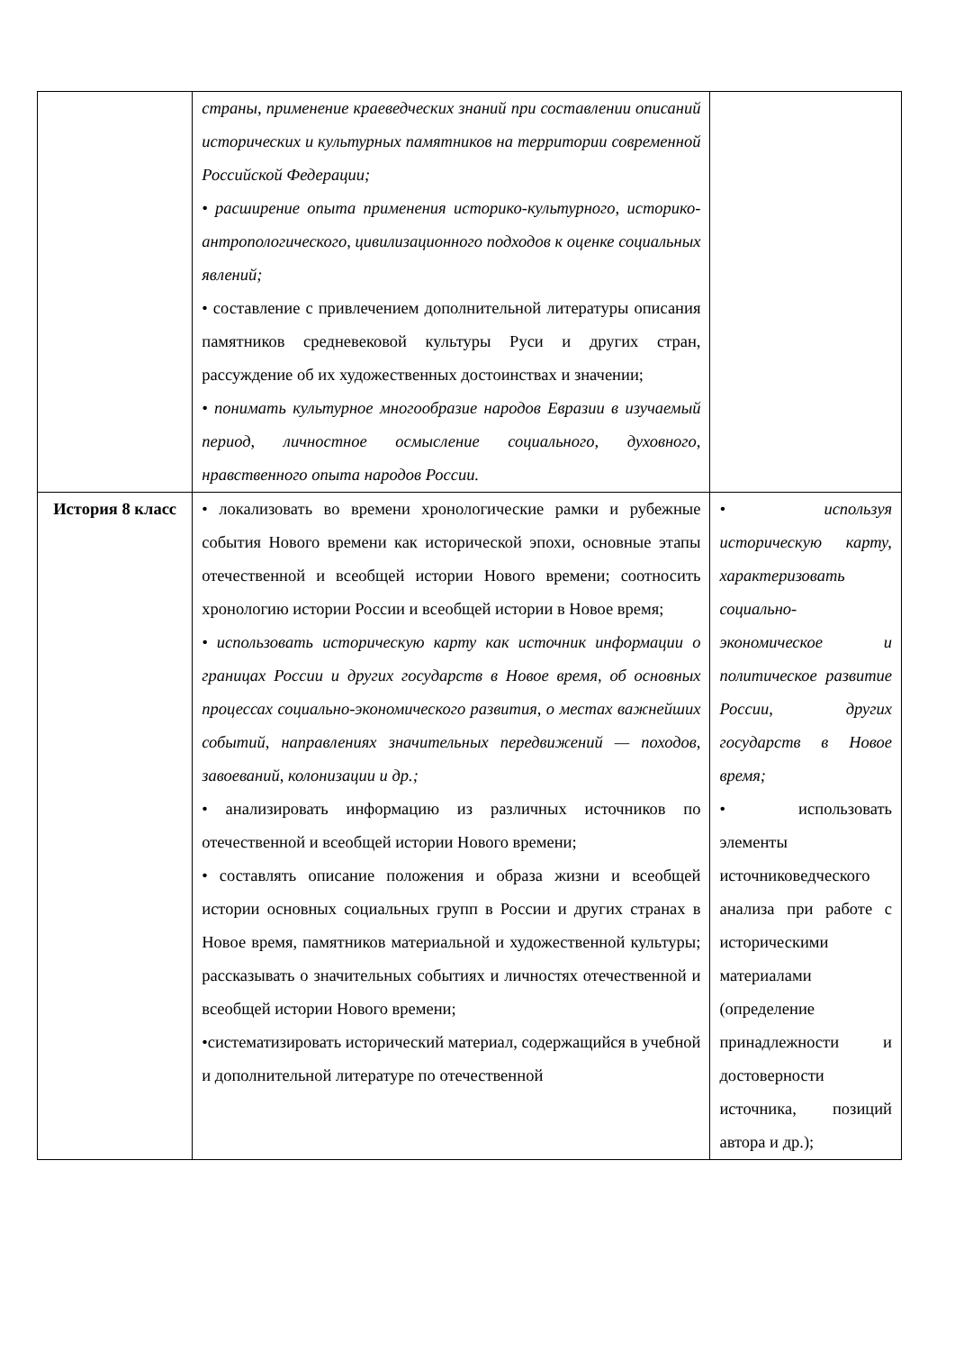| | страны, применение краеведческих знаний при составлении описаний исторических и культурных памятников на территории современной Российской Федерации; • расширение опыта применения историко-культурного, историко-антропологического, цивилизационного подходов к оценке социальных явлений; • составление с привлечением дополнительной литературы описания памятников средневековой культуры Руси и других стран, рассуждение об их художественных достоинствах и значении; • понимать культурное многообразие народов Евразии в изучаемый период, личностное осмысление социального, духовного, нравственного опыта народов России. | |
| История 8 класс | • локализовать во времени хронологические рамки и рубежные события Нового времени как исторической эпохи, основные этапы отечественной и всеобщей истории Нового времени; соотносить хронологию истории России и всеобщей истории в Новое время; • использовать историческую карту как источник информации о границах России и других государств в Новое время, об основных процессах социально-экономического развития, о местах важнейших событий, направлениях значительных передвижений — походов, завоеваний, колонизации и др.; • анализировать информацию из различных источников по отечественной и всеобщей истории Нового времени; • составлять описание положения и образа жизни и всеобщей истории основных социальных групп в России и других странах в Новое время, памятников материальной и художественной культуры; рассказывать о значительных событиях и личностях отечественной и всеобщей истории Нового времени; •систематизировать исторический материал, содержащийся в учебной и дополнительной литературе по отечественной | • используя историческую карту, характеризовать социально-экономическое и политическое развитие России, других государств в Новое время; • использовать элементы источниковедческого анализа при работе с историческими материалами (определение принадлежности и достоверности источника, позиций автора и др.); |